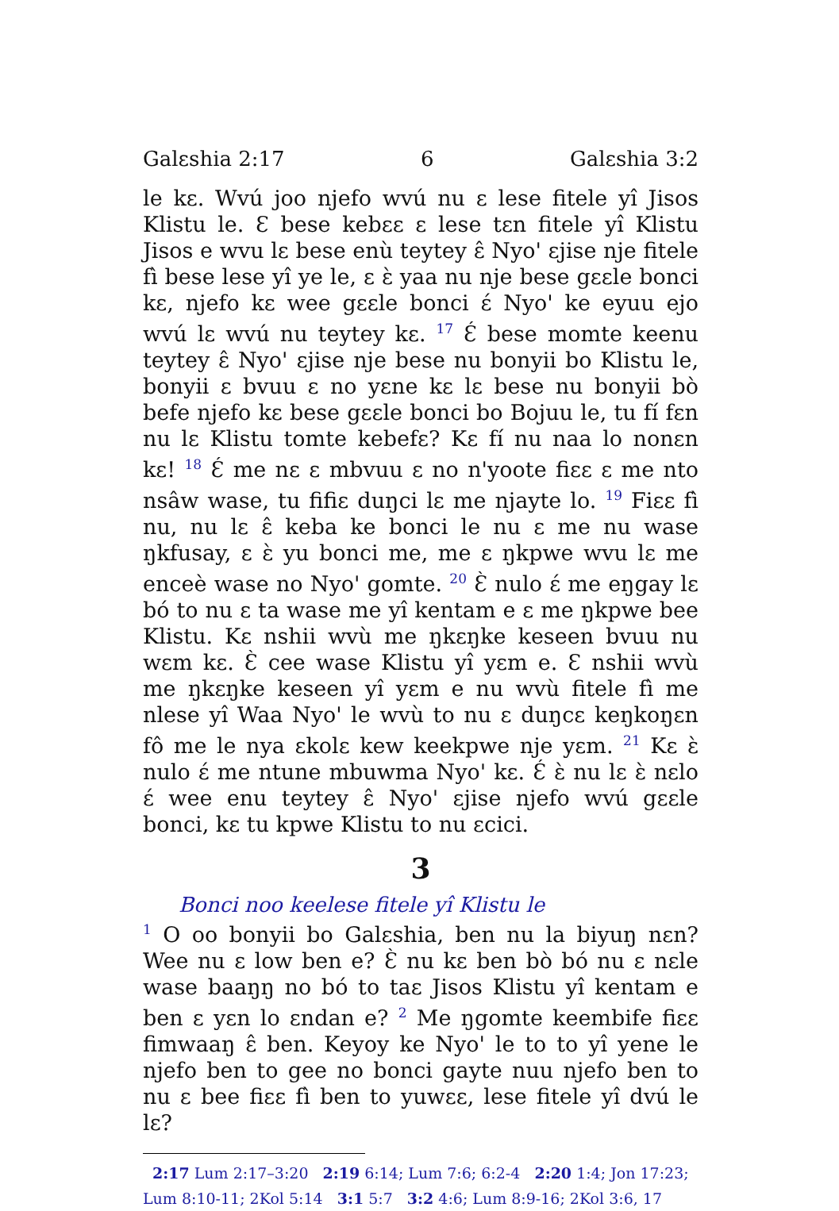Galɛshia 2:17 6 Galɛshia 3:2
le kɛ. Wvú joo njefo wvú nu ɛ lese fitele yî Jisos Klistu le. Ɛ bese kebɛɛ ɛ lese tɛn fitele yî Klistu Jisos e wvu lɛ bese enù teytey ɛ̂ Nyo' ɛjise nje fitele fì bese lese yî ye le, ɛ ɛ̀ yaa nu nje bese gɛɛle bonci kɛ, njefo kɛ wee gɛɛle bonci ɛ́ Nyo' ke eyuu ejo wvú lɛ wvú nu teytey kɛ. <sup>17</sup> Ɛ́ bese momte keenu teytey ɛ̂ Nyo' ɛjise nje bese nu bonyii bo Klistu le, bonyii ɛ bvuu ɛ no yɛne kɛ lɛ bese nu bonyii bò befe njefo kɛ bese gɛɛle bonci bo Bojuu le, tu fí fɛn nu lɛ Klistu tomte kebefɛ? Kɛ fí nu naa lo nonɛn kɛ! <sup>18</sup> Ɛ́ me nɛ ɛ mbvuu ɛ no n'yoote fiɛɛ ɛ me nto nsâw wase, tu fifiɛ duŋci lɛ me njayte lo. <sup>19</sup> Fiɛɛ fì nu, nu lɛ ɛ̂ keba ke bonci le nu ɛ me nu wase ŋkfusay, ɛ ɛ̀ yu bonci me, me ɛ ŋkpwe wvu lɛ me enceè wase no Nyo' gomte. <sup>20</sup> Ɛ̀ nulo ɛ́ me eŋgay lɛ bó to nu ɛ ta wase me yî kentam e ɛ me ŋkpwe bee Klistu. Kɛ nshii wvù me ŋkɛŋke keseen bvuu nu wɛm kɛ. Ɛ̀ cee wase Klistu yî yɛm e. Ɛ nshii wvù me ŋkɛŋke keseen yî yɛm e nu wvù fitele fì me nlese yî Waa Nyo' le wvù to nu ɛ duŋcɛ keŋkoŋɛn fô me le nya ɛkolɛ kew keekpwe nje yɛm. <sup>21</sup> Kɛ ɛ̀ nulo ɛ́ me ntune mbuwma Nyo' kɛ. Ɛ́ ɛ̀ nu lɛ ɛ̀ nɛlo ɛ́ wee enu teytey ɛ̂ Nyo' ɛjise njefo wvú gɛɛle bonci, kɛ tu kpwe Klistu to nu ɛcici.
3
Bonci noo keelese fitele yî Klistu le
<sup>1</sup> O oo bonyii bo Galɛshia, ben nu la biyuŋ nɛn? Wee nu ɛ low ben e? Ɛ̀ nu kɛ ben bò bó nu ɛ nɛle wase baaŋŋ no bó to taɛ Jisos Klistu yî kentam e ben ɛ yɛn lo ɛndan e? <sup>2</sup> Me ŋgomte keembife fiɛɛ fimwaaŋ ɛ̂ ben. Keyoy ke Nyo' le to to yî yene le njefo ben to gee no bonci gayte nuu njefo ben to nu ɛ bee fiɛɛ fì ben to yuwɛɛ, lese fitele yî dvú le lɛ?
2:17 Lum 2:17–3:20 2:19 6:14; Lum 7:6; 6:2-4 2:20 1:4; Jon 17:23; Lum 8:10-11; 2Kol 5:14 3:1 5:7 3:2 4:6; Lum 8:9-16; 2Kol 3:6, 17